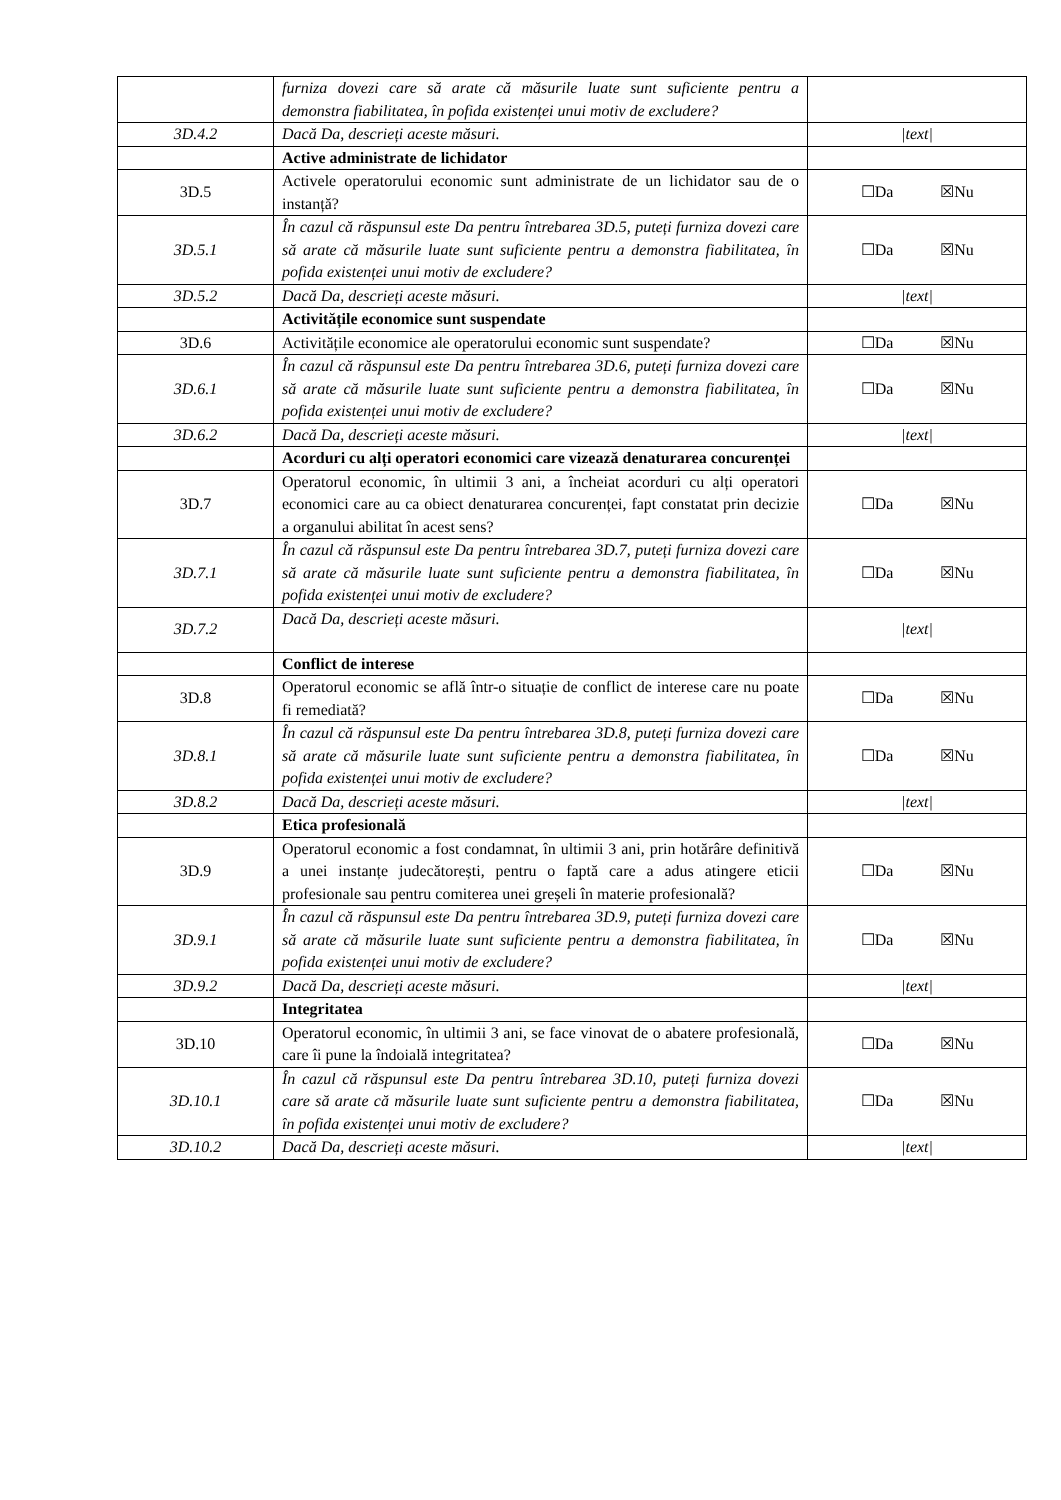| | furniza dovezi care să arate că măsurile luate sunt suficiente pentru a demonstra fiabilitatea, în pofida existenței unui motiv de excludere? | |
| 3D.4.2 | Dacă Da, descrieți aceste măsuri. | /text/ |
| | Active administrate de lichidator | |
| 3D.5 | Activele operatorului economic sunt administrate de un lichidator sau de o instanță? | ☐Da ☒Nu |
| 3D.5.1 | În cazul că răspunsul este Da pentru întrebarea 3D.5, puteți furniza dovezi care să arate că măsurile luate sunt suficiente pentru a demonstra fiabilitatea, în pofida existenței unui motiv de excludere? | ☐Da ☒Nu |
| 3D.5.2 | Dacă Da, descrieți aceste măsuri. | /text/ |
| | Activitățile economice sunt suspendate | |
| 3D.6 | Activitățile economice ale operatorului economic sunt suspendate? | ☐Da ☒Nu |
| 3D.6.1 | În cazul că răspunsul este Da pentru întrebarea 3D.6, puteți furniza dovezi care să arate că măsurile luate sunt suficiente pentru a demonstra fiabilitatea, în pofida existenței unui motiv de excludere? | ☐Da ☒Nu |
| 3D.6.2 | Dacă Da, descrieți aceste măsuri. | /text/ |
| | Acorduri cu alți operatori economici care vizează denaturarea concurenței | |
| 3D.7 | Operatorul economic, în ultimii 3 ani, a încheiat acorduri cu alți operatori economici care au ca obiect denaturarea concurenței, fapt constatat prin decizie a organului abilitat în acest sens? | ☐Da ☒Nu |
| 3D.7.1 | În cazul că răspunsul este Da pentru întrebarea 3D.7, puteți furniza dovezi care să arate că măsurile luate sunt suficiente pentru a demonstra fiabilitatea, în pofida existenței unui motiv de excludere? | ☐Da ☒Nu |
| 3D.7.2 | Dacă Da, descrieți aceste măsuri. | /text/ |
| | Conflict de interese | |
| 3D.8 | Operatorul economic se află într-o situație de conflict de interese care nu poate fi remediată? | ☐Da ☒Nu |
| 3D.8.1 | În cazul că răspunsul este Da pentru întrebarea 3D.8, puteți furniza dovezi care să arate că măsurile luate sunt suficiente pentru a demonstra fiabilitatea, în pofida existenței unui motiv de excludere? | ☐Da ☒Nu |
| 3D.8.2 | Dacă Da, descrieți aceste măsuri. | /text/ |
| | Etica profesională | |
| 3D.9 | Operatorul economic a fost condamnat, în ultimii 3 ani, prin hotărâre definitivă a unei instanțe judecătorești, pentru o faptă care a adus atingere eticii profesionale sau pentru comiterea unei greșeli în materie profesională? | ☐Da ☒Nu |
| 3D.9.1 | În cazul că răspunsul este Da pentru întrebarea 3D.9, puteți furniza dovezi care să arate că măsurile luate sunt suficiente pentru a demonstra fiabilitatea, în pofida existenței unui motiv de excludere? | ☐Da ☒Nu |
| 3D.9.2 | Dacă Da, descrieți aceste măsuri. | /text/ |
| | Integritatea | |
| 3D.10 | Operatorul economic, în ultimii 3 ani, se face vinovat de o abatere profesională, care îi pune la îndoială integritatea? | ☐Da ☒Nu |
| 3D.10.1 | În cazul că răspunsul este Da pentru întrebarea 3D.10, puteți furniza dovezi care să arate că măsurile luate sunt suficiente pentru a demonstra fiabilitatea, în pofida existenței unui motiv de excludere? | ☐Da ☒Nu |
| 3D.10.2 | Dacă Da, descrieți aceste măsuri. | /text/ |